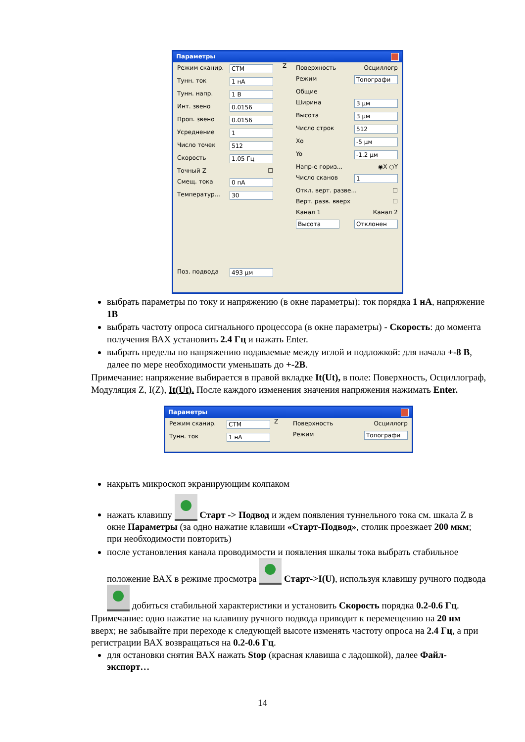Параметры
Режим сканир. СТМ
Тунн. ток 1 нА
Тунн. напр. 1 В
Инт. звено 0.0156
Проп. звено 0.0156
Усреднение 1
Число точек 512
Скорость 1.05 Гц
Точный Z ☐
Смещ. тока 0 пА
Температур... 30
Поз. подвода 493 μм
Z
Поверхность Осциллогр
Режим Топографи
Общие
Ширина 3 μм
Высота 3 μм
Число строк 512
Xo -5 μм
Yo -1.2 μм
Напр-е гориз... ◉X ○Y
Число сканов 1
Откл. верт. разве... ☐
Верт. разв. вверх ☐
Канал 1 Канал 2
Высота Отклонен
выбрать параметры по току и напряжению (в окне параметры): ток порядка 1 нА, напряжение 1В
выбрать частоту опроса сигнального процессора (в окне параметры) - Скорость: до момента получения ВАХ установить 2.4 Гц и нажать Enter.
выбрать пределы по напряжению подаваемые между иглой и подложкой: для начала +-8 В, далее по мере необходимости уменьшать до +-2В.
Примечание: напряжение выбирается в правой вкладке It(Ut), в поле: Поверхность, Осциллограф, Модуляция Z, I(Z), It(Ut). После каждого изменения значения напряжения нажимать Enter.
Параметры
Режим сканир. СТМ
Тунн. ток 1 нА
Z
Поверхность Осциллогр
Режим Топографи
накрыть микроскоп экранирующим колпаком
нажать клавишу Старт -> Подвод и ждем появления туннельного тока см. шкала Z в окне Параметры (за одно нажатие клавиши «Старт-Подвод», столик проезжает 200 мкм; при необходимости повторить)
после установления канала проводимости и появления шкалы тока выбрать стабильное положение ВАХ в режиме просмотра Старт->I(U), используя клавишу ручного подвода добиться стабильной характеристики и установить Скорость порядка 0.2-0.6 Гц.
Примечание: одно нажатие на клавишу ручного подвода приводит к перемещению на 20 нм вверх; не забывайте при переходе к следующей высоте изменять частоту опроса на 2.4 Гц, а при регистрации ВАХ возвращаться на 0.2-0.6 Гц.
для остановки снятия ВАХ нажать Stop (красная клавиша с ладошкой), далее Файл-экспорт…
14